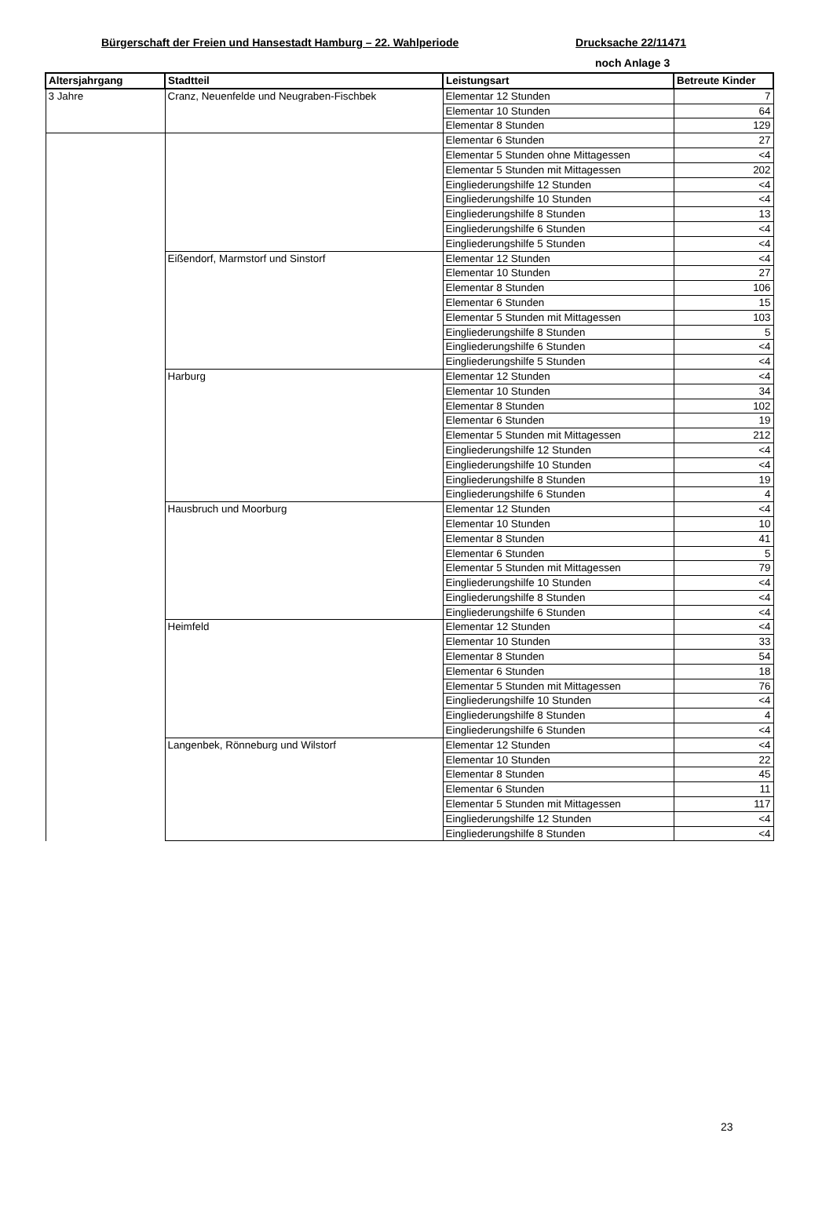Bürgerschaft der Freien und Hansestadt Hamburg – 22. Wahlperiode Drucksache 22/11471
noch Anlage 3
| Altersjahrgang | Stadtteil | Leistungsart | Betreute Kinder |
| --- | --- | --- | --- |
| 3 Jahre | Cranz, Neuenfelde und Neugraben-Fischbek | Elementar 12 Stunden | 7 |
| | | Elementar 10 Stunden | 64 |
| | | Elementar 8 Stunden | 129 |
| | | Elementar 6 Stunden | 27 |
| | | Elementar 5 Stunden ohne Mittagessen | <4 |
| | | Elementar 5 Stunden mit Mittagessen | 202 |
| | | Eingliederungshilfe 12 Stunden | <4 |
| | | Eingliederungshilfe 10 Stunden | <4 |
| | | Eingliederungshilfe 8 Stunden | 13 |
| | | Eingliederungshilfe 6 Stunden | <4 |
| | | Eingliederungshilfe 5 Stunden | <4 |
| | Eißendorf, Marmstorf und Sinstorf | Elementar 12 Stunden | <4 |
| | | Elementar 10 Stunden | 27 |
| | | Elementar 8 Stunden | 106 |
| | | Elementar 6 Stunden | 15 |
| | | Elementar 5 Stunden mit Mittagessen | 103 |
| | | Eingliederungshilfe 8 Stunden | 5 |
| | | Eingliederungshilfe 6 Stunden | <4 |
| | | Eingliederungshilfe 5 Stunden | <4 |
| | Harburg | Elementar 12 Stunden | <4 |
| | | Elementar 10 Stunden | 34 |
| | | Elementar 8 Stunden | 102 |
| | | Elementar 6 Stunden | 19 |
| | | Elementar 5 Stunden mit Mittagessen | 212 |
| | | Eingliederungshilfe 12 Stunden | <4 |
| | | Eingliederungshilfe 10 Stunden | <4 |
| | | Eingliederungshilfe 8 Stunden | 19 |
| | | Eingliederungshilfe 6 Stunden | 4 |
| | Hausbruch und Moorburg | Elementar 12 Stunden | <4 |
| | | Elementar 10 Stunden | 10 |
| | | Elementar 8 Stunden | 41 |
| | | Elementar 6 Stunden | 5 |
| | | Elementar 5 Stunden mit Mittagessen | 79 |
| | | Eingliederungshilfe 10 Stunden | <4 |
| | | Eingliederungshilfe 8 Stunden | <4 |
| | | Eingliederungshilfe 6 Stunden | <4 |
| | Heimfeld | Elementar 12 Stunden | <4 |
| | | Elementar 10 Stunden | 33 |
| | | Elementar 8 Stunden | 54 |
| | | Elementar 6 Stunden | 18 |
| | | Elementar 5 Stunden mit Mittagessen | 76 |
| | | Eingliederungshilfe 10 Stunden | <4 |
| | | Eingliederungshilfe 8 Stunden | 4 |
| | | Eingliederungshilfe 6 Stunden | <4 |
| | Langenbek, Rönneburg und Wilstorf | Elementar 12 Stunden | <4 |
| | | Elementar 10 Stunden | 22 |
| | | Elementar 8 Stunden | 45 |
| | | Elementar 6 Stunden | 11 |
| | | Elementar 5 Stunden mit Mittagessen | 117 |
| | | Eingliederungshilfe 12 Stunden | <4 |
| | | Eingliederungshilfe 8 Stunden | <4 |
23